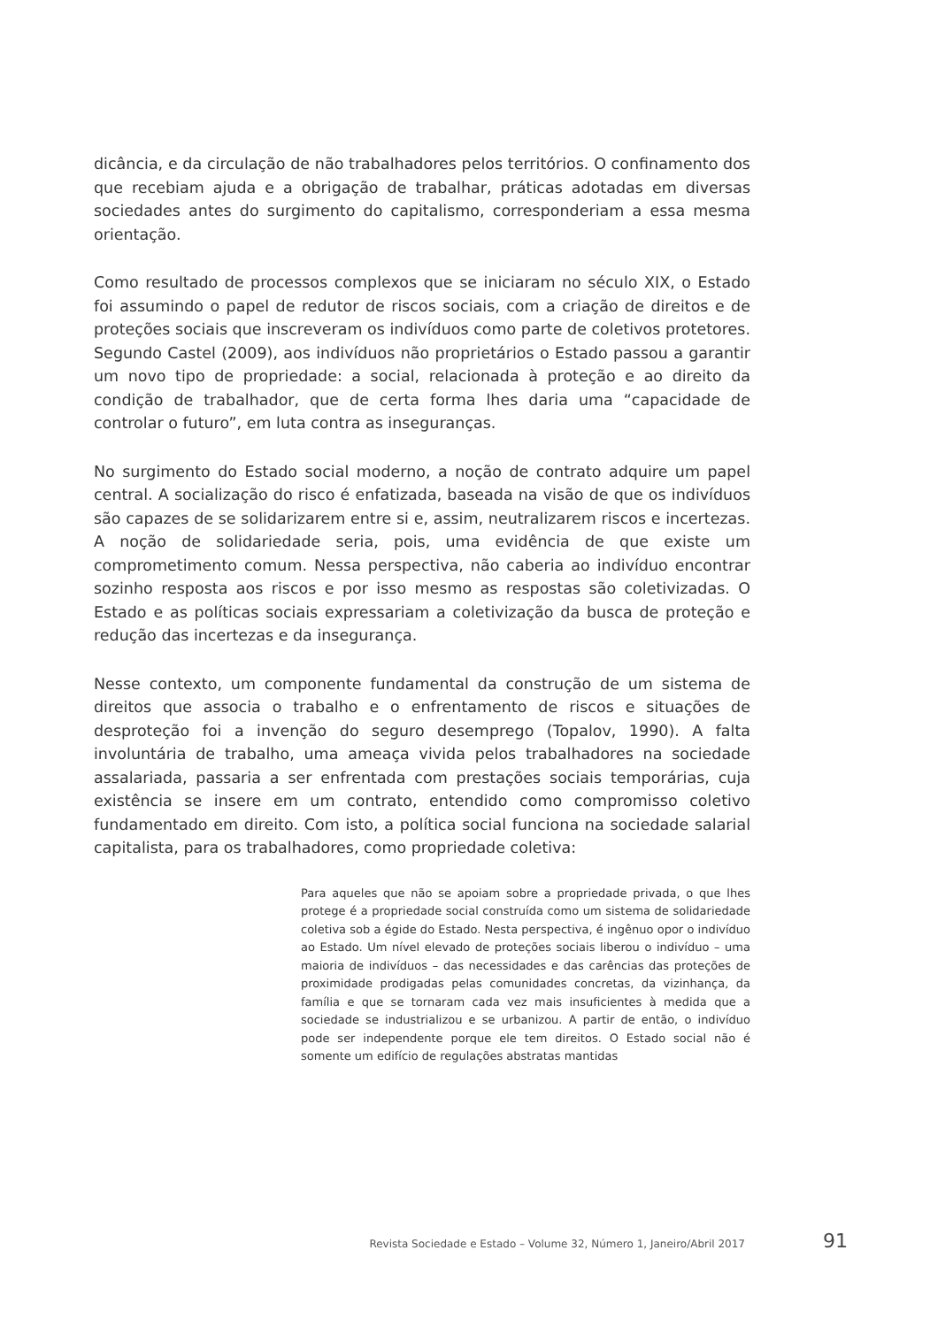dicância, e da circulação de não trabalhadores pelos territórios. O confinamento dos que recebiam ajuda e a obrigação de trabalhar, práticas adotadas em diversas sociedades antes do surgimento do capitalismo, corresponderiam a essa mesma orientação.
Como resultado de processos complexos que se iniciaram no século XIX, o Estado foi assumindo o papel de redutor de riscos sociais, com a criação de direitos e de proteções sociais que inscreveram os indivíduos como parte de coletivos protetores. Segundo Castel (2009), aos indivíduos não proprietários o Estado passou a garantir um novo tipo de propriedade: a social, relacionada à proteção e ao direito da condição de trabalhador, que de certa forma lhes daria uma “capacidade de controlar o futuro”, em luta contra as inseguranças.
No surgimento do Estado social moderno, a noção de contrato adquire um papel central. A socialização do risco é enfatizada, baseada na visão de que os indivíduos são capazes de se solidarizarem entre si e, assim, neutralizarem riscos e incertezas. A noção de solidariedade seria, pois, uma evidência de que existe um comprometimento comum. Nessa perspectiva, não caberia ao indivíduo encontrar sozinho resposta aos riscos e por isso mesmo as respostas são coletivizadas. O Estado e as políticas sociais expressariam a coletivização da busca de proteção e redução das incertezas e da insegurança.
Nesse contexto, um componente fundamental da construção de um sistema de direitos que associa o trabalho e o enfrentamento de riscos e situações de desproteção foi a invenção do seguro desemprego (Topalov, 1990). A falta involuntária de trabalho, uma ameaça vivida pelos trabalhadores na sociedade assalariada, passaria a ser enfrentada com prestações sociais temporárias, cuja existência se insere em um contrato, entendido como compromisso coletivo fundamentado em direito. Com isto, a política social funciona na sociedade salarial capitalista, para os trabalhadores, como propriedade coletiva:
Para aqueles que não se apoiam sobre a propriedade privada, o que lhes protege é a propriedade social construída como um sistema de solidariedade coletiva sob a égide do Estado. Nesta perspectiva, é ingênuo opor o indivíduo ao Estado. Um nível elevado de proteções sociais liberou o indivíduo – uma maioria de indivíduos – das necessidades e das carências das proteções de proximidade prodigadas pelas comunidades concretas, da vizinhança, da família e que se tornaram cada vez mais insuficientes à medida que a sociedade se industrializou e se urbanizou. A partir de então, o indivíduo pode ser independente porque ele tem direitos. O Estado social não é somente um edifício de regulações abstratas mantidas
Revista Sociedade e Estado – Volume 32, Número 1, Janeiro/Abril 2017 91